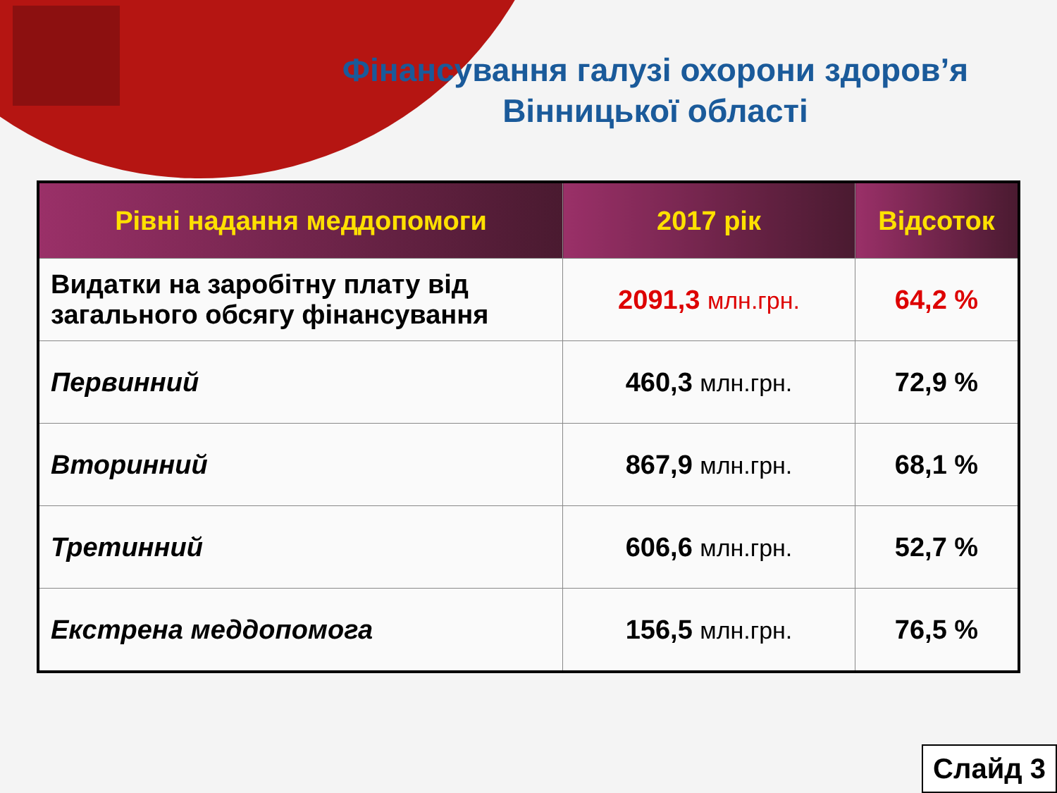Фінансування галузі охорони здоров’я
Вінницької області
| Рівні надання меддопомоги | 2017 рік | Відсоток |
| --- | --- | --- |
| Видатки на заробітну плату від загального обсягу фінансування | 2091,3 млн.грн. | 64,2 % |
| Первинний | 460,3 млн.грн. | 72,9 % |
| Вторинний | 867,9 млн.грн. | 68,1 % |
| Третинний | 606,6 млн.грн. | 52,7 % |
| Екстрена меддопомога | 156,5 млн.грн. | 76,5 % |
Слайд 3